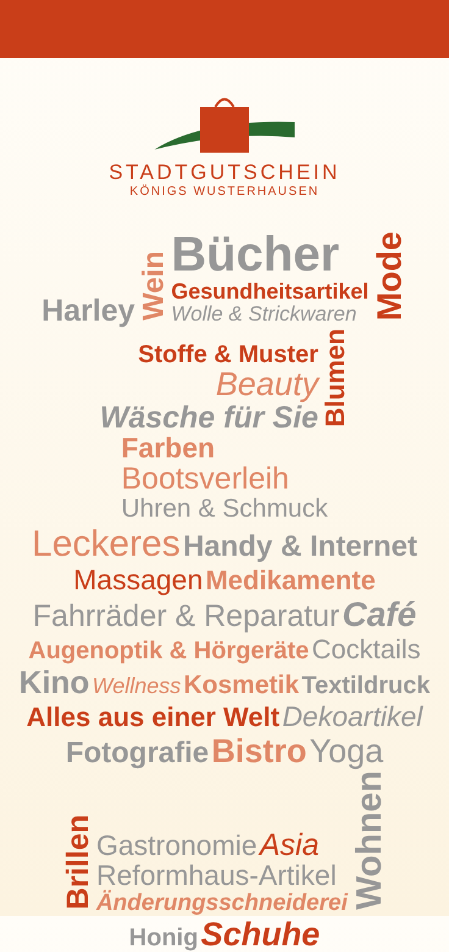STADTGUTSCHEIN
KÖNIGS WUSTERHAUSEN
Harley Wein Bücher
Gesundheitsartikel
Wolle & Strickwaren Mode
Stoffe & Muster
Beauty
Wäsche für Sie Blumen Farben
Bootsverleih
Uhren & Schmuck
Leckeres Handy & Internet
Massagen Medikamente
Fahrräder & Reparatur Café
Augenoptik & Hörgeräte Cocktails
Kino Wellness Kosmetik Textildruck
Alles aus einer Welt Dekoartikel
Fotografie Bistro Yoga
Brillen Gastronomie Asia
Reformhaus-Artikel
Änderungsschneiderei Wohnen
Honig Schuhe